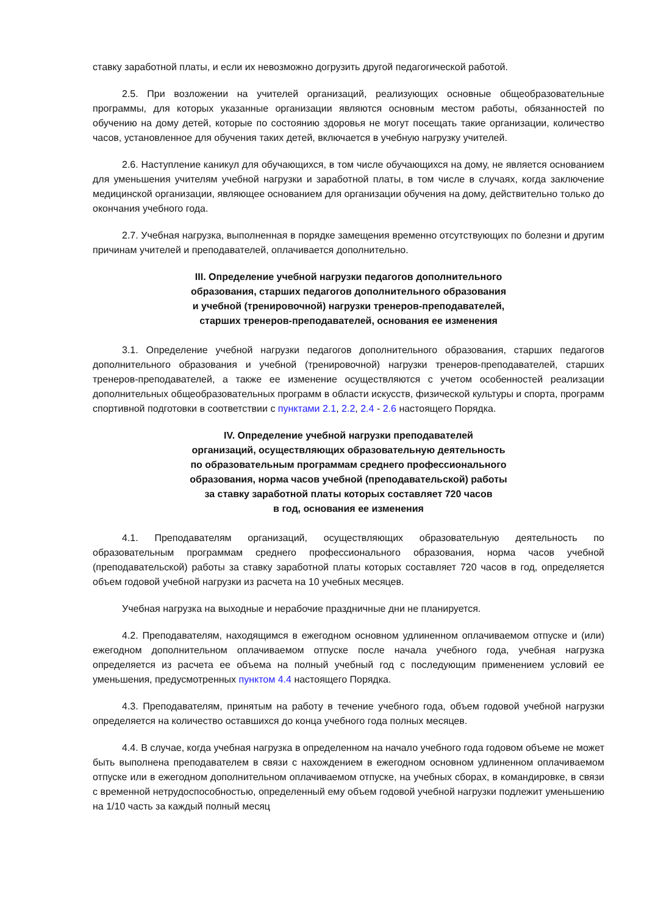ставку заработной платы, и если их невозможно догрузить другой педагогической работой.
2.5. При возложении на учителей организаций, реализующих основные общеобразовательные программы, для которых указанные организации являются основным местом работы, обязанностей по обучению на дому детей, которые по состоянию здоровья не могут посещать такие организации, количество часов, установленное для обучения таких детей, включается в учебную нагрузку учителей.
2.6. Наступление каникул для обучающихся, в том числе обучающихся на дому, не является основанием для уменьшения учителям учебной нагрузки и заработной платы, в том числе в случаях, когда заключение медицинской организации, являющее основанием для организации обучения на дому, действительно только до окончания учебного года.
2.7. Учебная нагрузка, выполненная в порядке замещения временно отсутствующих по болезни и другим причинам учителей и преподавателей, оплачивается дополнительно.
III. Определение учебной нагрузки педагогов дополнительного
образования, старших педагогов дополнительного образования
и учебной (тренировочной) нагрузки тренеров-преподавателей,
старших тренеров-преподавателей, основания ее изменения
3.1. Определение учебной нагрузки педагогов дополнительного образования, старших педагогов дополнительного образования и учебной (тренировочной) нагрузки тренеров-преподавателей, старших тренеров-преподавателей, а также ее изменение осуществляются с учетом особенностей реализации дополнительных общеобразовательных программ в области искусств, физической культуры и спорта, программ спортивной подготовки в соответствии с пунктами 2.1, 2.2, 2.4 - 2.6 настоящего Порядка.
IV. Определение учебной нагрузки преподавателей
организаций, осуществляющих образовательную деятельность
по образовательным программам среднего профессионального
образования, норма часов учебной (преподавательской) работы
за ставку заработной платы которых составляет 720 часов
в год, основания ее изменения
4.1. Преподавателям организаций, осуществляющих образовательную деятельность по образовательным программам среднего профессионального образования, норма часов учебной (преподавательской) работы за ставку заработной платы которых составляет 720 часов в год, определяется объем годовой учебной нагрузки из расчета на 10 учебных месяцев.
Учебная нагрузка на выходные и нерабочие праздничные дни не планируется.
4.2. Преподавателям, находящимся в ежегодном основном удлиненном оплачиваемом отпуске и (или) ежегодном дополнительном оплачиваемом отпуске после начала учебного года, учебная нагрузка определяется из расчета ее объема на полный учебный год с последующим применением условий ее уменьшения, предусмотренных пунктом 4.4 настоящего Порядка.
4.3. Преподавателям, принятым на работу в течение учебного года, объем годовой учебной нагрузки определяется на количество оставшихся до конца учебного года полных месяцев.
4.4. В случае, когда учебная нагрузка в определенном на начало учебного года годовом объеме не может быть выполнена преподавателем в связи с нахождением в ежегодном основном удлиненном оплачиваемом отпуске или в ежегодном дополнительном оплачиваемом отпуске, на учебных сборах, в командировке, в связи с временной нетрудоспособностью, определенный ему объем годовой учебной нагрузки подлежит уменьшению на 1/10 часть за каждый полный месяц